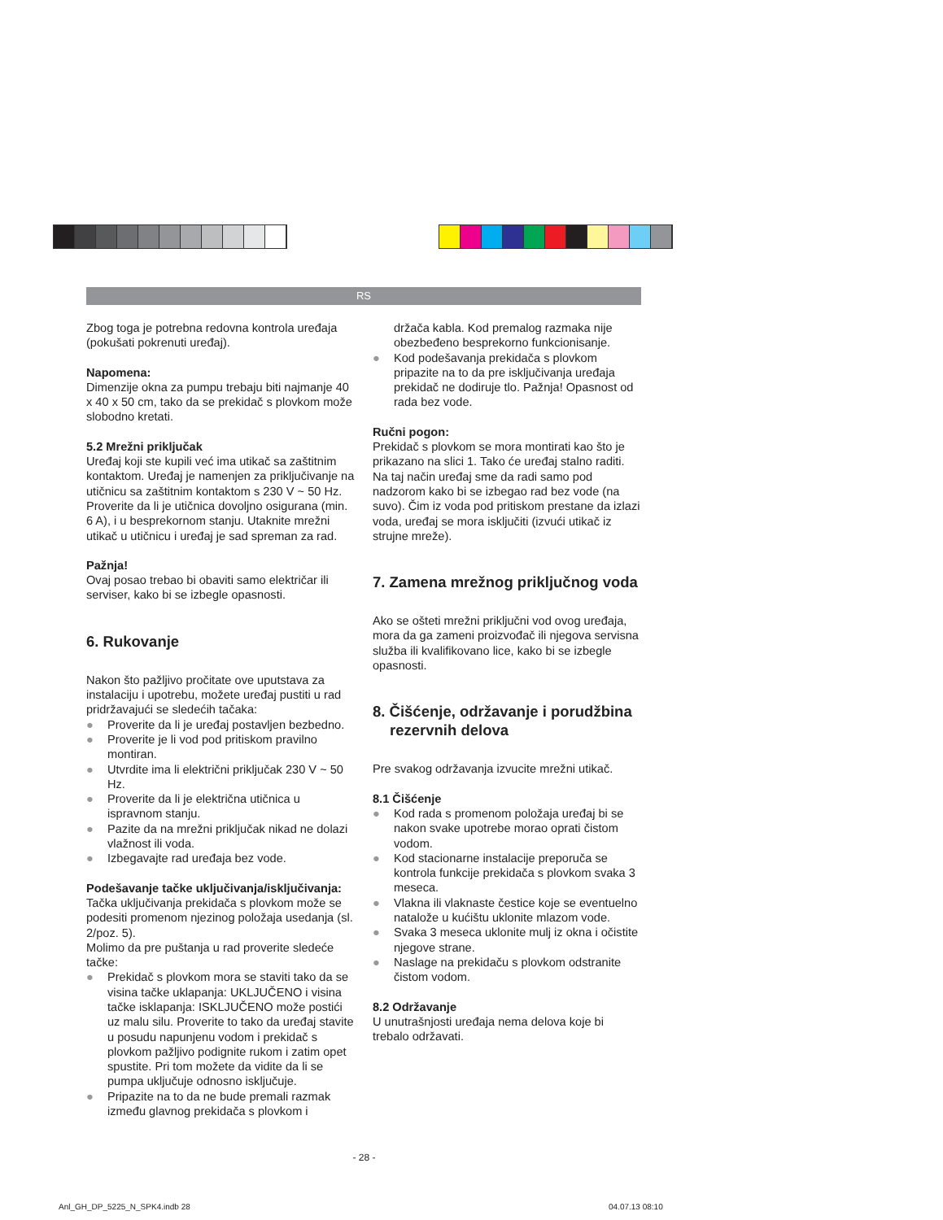RS
Zbog toga je potrebna redovna kontrola uređaja (pokušati pokrenuti uređaj).
Napomena:
Dimenzije okna za pumpu trebaju biti najmanje 40 x 40 x 50 cm, tako da se prekidač s plovkom može slobodno kretati.
5.2 Mrežni priključak
Uređaj koji ste kupili već ima utikač sa zaštitnim kontaktom. Uređaj je namenjen za priključivanje na utičnicu sa zaštitnim kontaktom s 230 V ~ 50 Hz. Proverite da li je utičnica dovoljno osigurana (min. 6 A), i u besprekornom stanju. Utaknite mrežni utikač u utičnicu i uređaj je sad spreman za rad.
Pažnja!
Ovaj posao trebao bi obaviti samo električar ili serviser, kako bi se izbegle opasnosti.
6. Rukovanje
Nakon što pažljivo pročitate ove uputstava za instalaciju i upotrebu, možete uređaj pustiti u rad pridržavajući se sledećih tačaka:
● Proverite da li je uređaj postavljen bezbedno.
● Proverite je li vod pod pritiskom pravilno montiran.
● Utvrdite ima li električni priključak 230 V ~ 50 Hz.
● Proverite da li je električna utičnica u ispravnom stanju.
● Pazite da na mrežni priključak nikad ne dolazi vlažnost ili voda.
● Izbegavajte rad uređaja bez vode.
Podešavanje tačke uključivanja/isključivanja:
Tačka uključivanja prekidača s plovkom može se podesiti promenom njezinog položaja usedanja (sl. 2/poz. 5).
Molimo da pre puštanja u rad proverite sledeće tačke:
● Prekidač s plovkom mora se staviti tako da se visina tačke uklapanja: UKLJUČENO i visina tačke isklapanja: ISKLJUČENO može postići uz malu silu. Proverite to tako da uređaj stavite u posudu napunjenu vodom i prekidač s plovkom pažljivo podignite rukom i zatim opet spustite. Pri tom možete da vidite da li se pumpa uključuje odnosno isključuje.
● Pripazite na to da ne bude premali razmak između glavnog prekidača s plovkom i
držača kabla. Kod premalog razmaka nije obezbeđeno besprekorno funkcionisanje.
● Kod podešavanja prekidača s plovkom pripazite na to da pre isključivanja uređaja prekidač ne dodiruje tlo. Pažnja! Opasnost od rada bez vode.
Ručni pogon:
Prekidač s plovkom se mora montirati kao što je prikazano na slici 1. Tako će uređaj stalno raditi. Na taj način uređaj sme da radi samo pod nadzorom kako bi se izbegao rad bez vode (na suvo). Čim iz voda pod pritiskom prestane da izlazi voda, uređaj se mora isključiti (izvući utikač iz strujne mreže).
7. Zamena mrežnog priključnog voda
Ako se ošteti mrežni priključni vod ovog uređaja, mora da ga zameni proizvođač ili njegova servisna služba ili kvalifikovano lice, kako bi se izbegle opasnosti.
8. Čišćenje, održavanje i porudžbina rezervnih delova
Pre svakog održavanja izvucite mrežni utikač.
8.1 Čišćenje
● Kod rada s promenom položaja uređaj bi se nakon svake upotrebe morao oprati čistom vodom.
● Kod stacionarne instalacije preporuča se kontrola funkcije prekidača s plovkom svaka 3 meseca.
● Vlakna ili vlaknaste čestice koje se eventuelno natalože u kućištu uklonite mlazom vode.
● Svaka 3 meseca uklonite mulj iz okna i očistite njegove strane.
● Naslage na prekidaču s plovkom odstranite čistom vodom.
8.2 Održavanje
U unutrašnjosti uređaja nema delova koje bi trebalo održavati.
- 28 -
Anl_GH_DP_5225_N_SPK4.indb 28 04.07.13 08:10